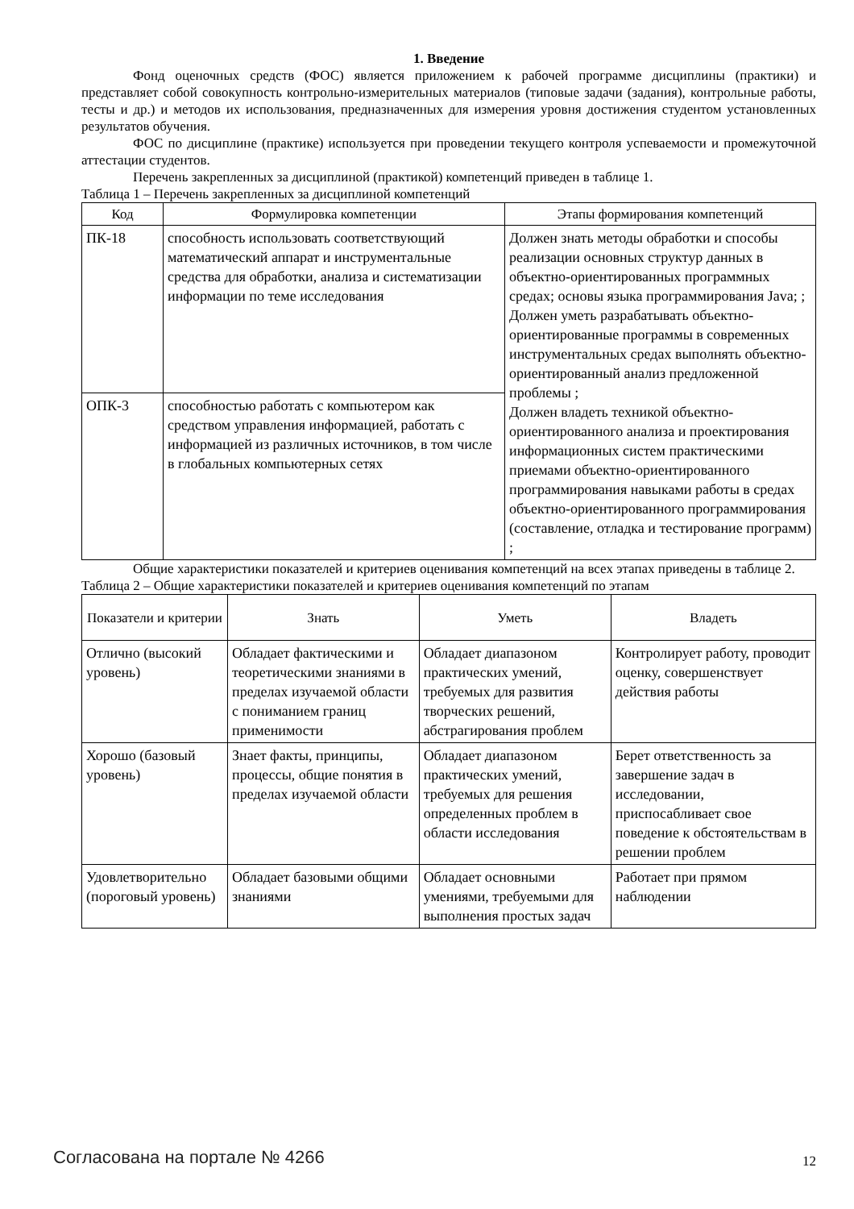1. Введение
Фонд оценочных средств (ФОС) является приложением к рабочей программе дисциплины (практики) и представляет собой совокупность контрольно-измерительных материалов (типовые задачи (задания), контрольные работы, тесты и др.) и методов их использования, предназначенных для измерения уровня достижения студентом установленных результатов обучения.
ФОС по дисциплине (практике) используется при проведении текущего контроля успеваемости и промежуточной аттестации студентов.
Перечень закрепленных за дисциплиной (практикой) компетенций приведен в таблице 1.
Таблица 1 – Перечень закрепленных за дисциплиной компетенций
| Код | Формулировка компетенции | Этапы формирования компетенций |
| --- | --- | --- |
| ПК-18 | способность использовать соответствующий математический аппарат и инструментальные средства для обработки, анализа и систематизации информации по теме исследования | Должен знать методы обработки и способы реализации основных структур данных в объектно-ориентированных программных средах; основы языка программирования Java; ; Должен уметь разрабатывать объектно-ориентированные программы в современных инструментальных средах выполнять объектно-ориентированный анализ предложенной проблемы ; Должен владеть техникой объектно-ориентированного анализа и проектирования информационных систем практическими приемами объектно-ориентированного программирования навыками работы в средах объектно-ориентированного программирования (составление, отладка и тестирование программ) ; |
| ОПК-3 | способностью работать с компьютером как средством управления информацией, работать с информацией из различных источников, в том числе в глобальных компьютерных сетях | |
Общие характеристики показателей и критериев оценивания компетенций на всех этапах приведены в таблице 2.
Таблица 2 – Общие характеристики показателей и критериев оценивания компетенций по этапам
| Показатели и критерии | Знать | Уметь | Владеть |
| --- | --- | --- | --- |
| Отлично (высокий уровень) | Обладает фактическими и теоретическими знаниями в пределах изучаемой области с пониманием границ применимости | Обладает диапазоном практических умений, требуемых для развития творческих решений, абстрагирования проблем | Контролирует работу, проводит оценку, совершенствует действия работы |
| Хорошо (базовый уровень) | Знает факты, принципы, процессы, общие понятия в пределах изучаемой области | Обладает диапазоном практических умений, требуемых для решения определенных проблем в области исследования | Берет ответственность за завершение задач в исследовании, приспосабливает свое поведение к обстоятельствам в решении проблем |
| Удовлетворительно (пороговый уровень) | Обладает базовыми общими знаниями | Обладает основными умениями, требуемыми для выполнения простых задач | Работает при прямом наблюдении |
Согласована на портале № 4266 12